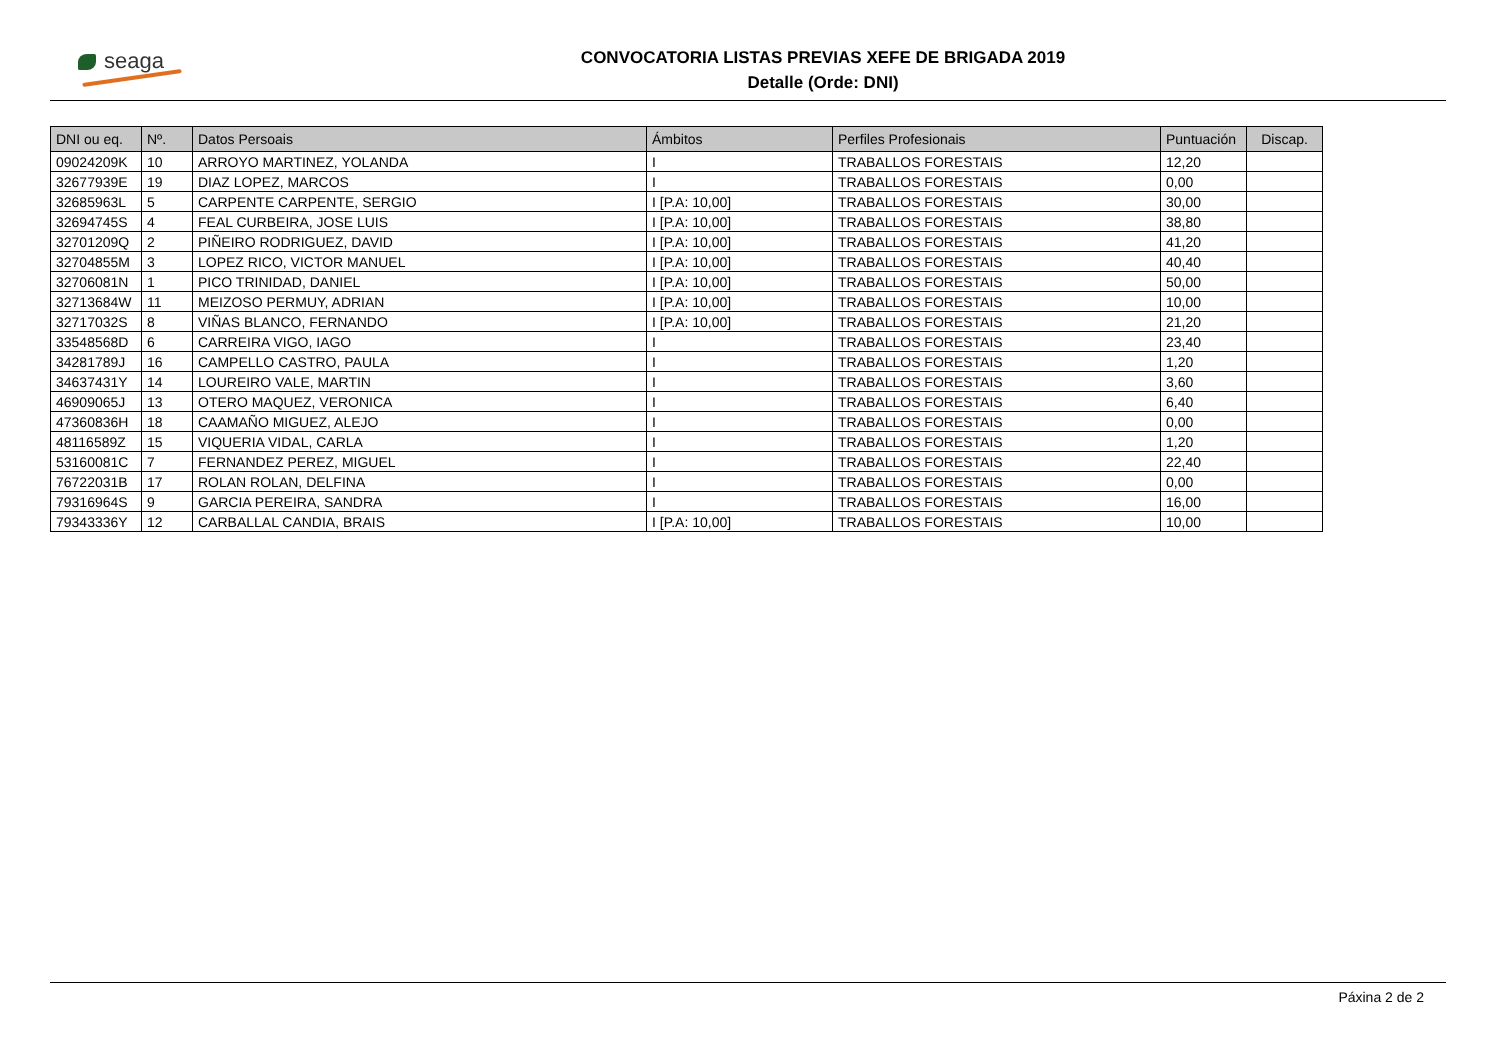seaga
CONVOCATORIA LISTAS PREVIAS XEFE DE BRIGADA 2019
Detalle (Orde: DNI)
| DNI ou eq. | Nº. | Datos Persoais | Ámbitos | Perfiles Profesionais | Puntuación | Discap. |
| --- | --- | --- | --- | --- | --- | --- |
| 09024209K | 10 | ARROYO MARTINEZ, YOLANDA | I | TRABALLOS FORESTAIS | 12,20 | |
| 32677939E | 19 | DIAZ LOPEZ, MARCOS | I | TRABALLOS FORESTAIS | 0,00 | |
| 32685963L | 5 | CARPENTE CARPENTE, SERGIO | I [P.A: 10,00] | TRABALLOS FORESTAIS | 30,00 | |
| 32694745S | 4 | FEAL CURBEIRA, JOSE LUIS | I [P.A: 10,00] | TRABALLOS FORESTAIS | 38,80 | |
| 32701209Q | 2 | PIÑEIRO RODRIGUEZ, DAVID | I [P.A: 10,00] | TRABALLOS FORESTAIS | 41,20 | |
| 32704855M | 3 | LOPEZ RICO, VICTOR MANUEL | I [P.A: 10,00] | TRABALLOS FORESTAIS | 40,40 | |
| 32706081N | 1 | PICO TRINIDAD, DANIEL | I [P.A: 10,00] | TRABALLOS FORESTAIS | 50,00 | |
| 32713684W | 11 | MEIZOSO PERMUY, ADRIAN | I [P.A: 10,00] | TRABALLOS FORESTAIS | 10,00 | |
| 32717032S | 8 | VIÑAS BLANCO, FERNANDO | I [P.A: 10,00] | TRABALLOS FORESTAIS | 21,20 | |
| 33548568D | 6 | CARREIRA VIGO, IAGO | I | TRABALLOS FORESTAIS | 23,40 | |
| 34281789J | 16 | CAMPELLO CASTRO, PAULA | I | TRABALLOS FORESTAIS | 1,20 | |
| 34637431Y | 14 | LOUREIRO VALE, MARTIN | I | TRABALLOS FORESTAIS | 3,60 | |
| 46909065J | 13 | OTERO MAQUEZ, VERONICA | I | TRABALLOS FORESTAIS | 6,40 | |
| 47360836H | 18 | CAAMAÑO MIGUEZ, ALEJO | I | TRABALLOS FORESTAIS | 0,00 | |
| 48116589Z | 15 | VIQUERIA VIDAL, CARLA | I | TRABALLOS FORESTAIS | 1,20 | |
| 53160081C | 7 | FERNANDEZ PEREZ, MIGUEL | I | TRABALLOS FORESTAIS | 22,40 | |
| 76722031B | 17 | ROLAN ROLAN, DELFINA | I | TRABALLOS FORESTAIS | 0,00 | |
| 79316964S | 9 | GARCIA PEREIRA, SANDRA | I | TRABALLOS FORESTAIS | 16,00 | |
| 79343336Y | 12 | CARBALLAL CANDIA, BRAIS | I [P.A: 10,00] | TRABALLOS FORESTAIS | 10,00 | |
Páxina 2 de 2